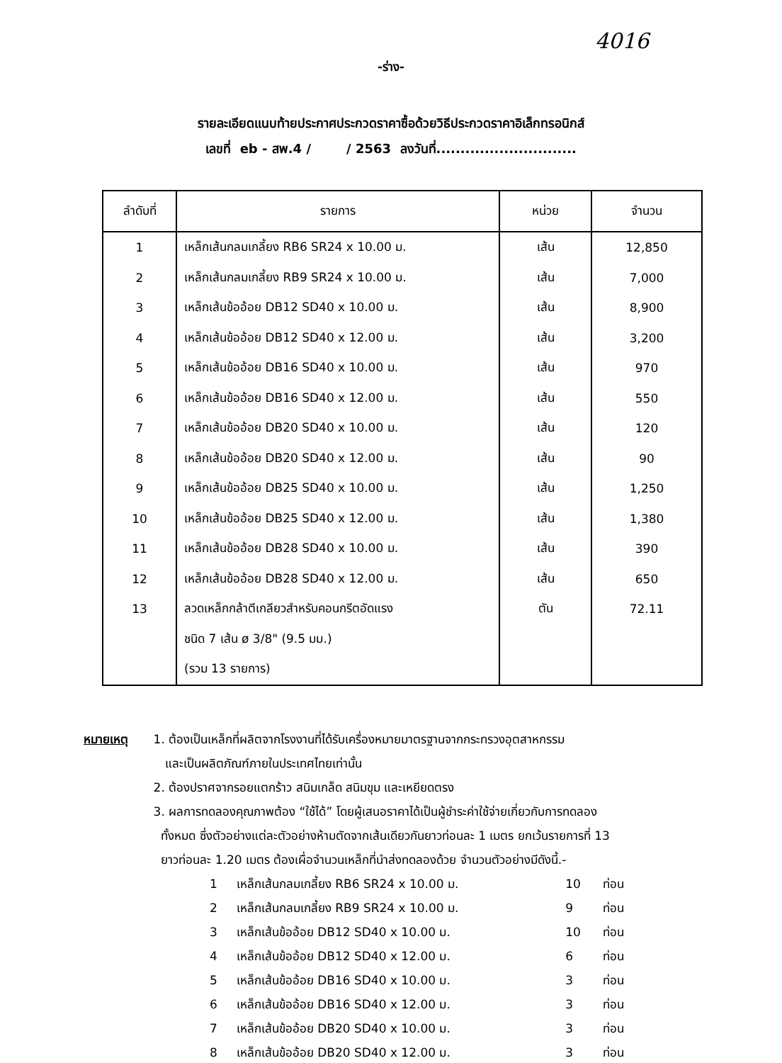4016
-ร่าง-
รายละเอียดแนบท้ายประกาศประกวดราคาซื้อด้วยวิธีประกวดราคาอิเล็กทรอนิกส์
เลขที่ eb - สพ.4 / / 2563 ลงวันที่.............................
| ลำดับที่ | รายการ | หน่วย | จำนวน |
| --- | --- | --- | --- |
| 1 | เหล็กเส้นกลมเกลี้ยง RB6 SR24 x 10.00 ม. | เส้น | 12,850 |
| 2 | เหล็กเส้นกลมเกลี้ยง RB9 SR24 x 10.00 ม. | เส้น | 7,000 |
| 3 | เหล็กเส้นข้ออ้อย DB12 SD40 x 10.00 ม. | เส้น | 8,900 |
| 4 | เหล็กเส้นข้ออ้อย DB12 SD40 x 12.00 ม. | เส้น | 3,200 |
| 5 | เหล็กเส้นข้ออ้อย DB16 SD40 x 10.00 ม. | เส้น | 970 |
| 6 | เหล็กเส้นข้ออ้อย DB16 SD40 x 12.00 ม. | เส้น | 550 |
| 7 | เหล็กเส้นข้ออ้อย DB20 SD40 x 10.00 ม. | เส้น | 120 |
| 8 | เหล็กเส้นข้ออ้อย DB20 SD40 x 12.00 ม. | เส้น | 90 |
| 9 | เหล็กเส้นข้ออ้อย DB25 SD40 x 10.00 ม. | เส้น | 1,250 |
| 10 | เหล็กเส้นข้ออ้อย DB25 SD40 x 12.00 ม. | เส้น | 1,380 |
| 11 | เหล็กเส้นข้ออ้อย DB28 SD40 x 10.00 ม. | เส้น | 390 |
| 12 | เหล็กเส้นข้ออ้อย DB28 SD40 x 12.00 ม. | เส้น | 650 |
| 13 | ลวดเหล็กกล้าตีเกลียวสำหรับคอนกรีตอัดแรง | ตัน | 72.11 |
| | ชนิด 7 เส้น ø 3/8" (9.5 มม.) | | |
| | (รวม 13 รายการ) | | |
หมายเหตุ 1. ต้องเป็นเหล็กที่ผลิตจากโรงงานที่ได้รับเครื่องหมายมาตรฐานจากกระทรวงอุตสาหกรรม
และเป็นผลิตภัณฑ์ภายในประเทศไทยเท่านั้น
2. ต้องปราศจากรอยแตกร้าว สนิมเกล็ด สนิมขุม และเหยียดตรง
3. ผลการทดลองคุณภาพต้อง “ใช้ได้” โดยผู้เสนอราคาได้เป็นผู้ชำระค่าใช้จ่ายเกี่ยวกับการทดลอง
ทั้งหมด ซึ่งตัวอย่างแต่ละตัวอย่างห้ามตัดจากเส้นเดียวกันยาวท่อนละ 1 เมตร ยกเว้นรายการที่ 13
ยาวท่อนละ 1.20 เมตร ต้องเผื่อจำนวนเหล็กที่นำส่งทดลองด้วย จำนวนตัวอย่างมีดังนี้.-
| 1 | เหล็กเส้นกลมเกลี้ยง RB6 SR24 x 10.00 ม. | 10 | ท่อน |
| 2 | เหล็กเส้นกลมเกลี้ยง RB9 SR24 x 10.00 ม. | 9 | ท่อน |
| 3 | เหล็กเส้นข้ออ้อย DB12 SD40 x 10.00 ม. | 10 | ท่อน |
| 4 | เหล็กเส้นข้ออ้อย DB12 SD40 x 12.00 ม. | 6 | ท่อน |
| 5 | เหล็กเส้นข้ออ้อย DB16 SD40 x 10.00 ม. | 3 | ท่อน |
| 6 | เหล็กเส้นข้ออ้อย DB16 SD40 x 12.00 ม. | 3 | ท่อน |
| 7 | เหล็กเส้นข้ออ้อย DB20 SD40 x 10.00 ม. | 3 | ท่อน |
| 8 | เหล็กเส้นข้ออ้อย DB20 SD40 x 12.00 ม. | 3 | ท่อน |